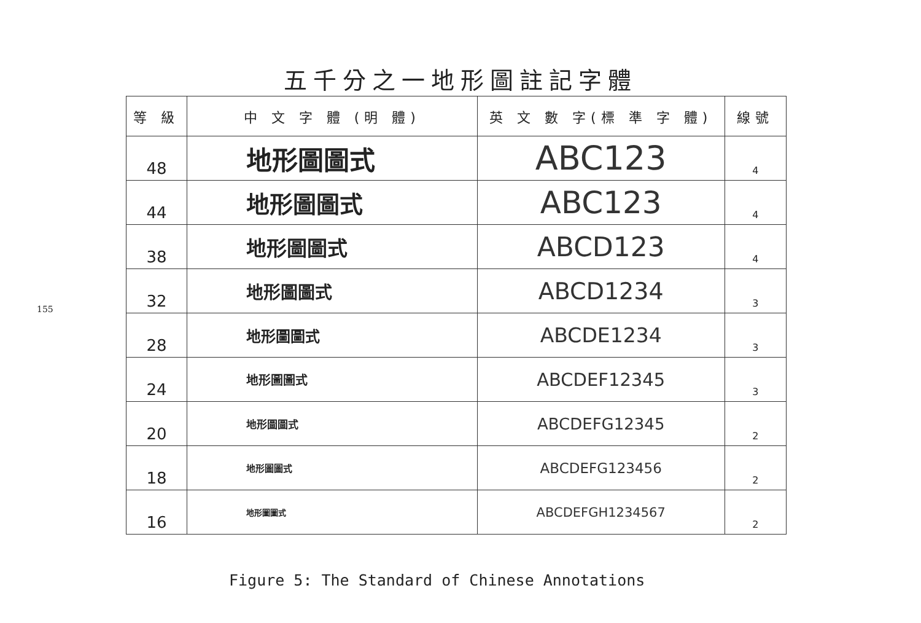155
五千分之一地形圖註記字體
| 等 級 | 中 文 字 體 (明 體) | 英 文 數 字(標 準 字 體) | 線號 |
| --- | --- | --- | --- |
| 48 | 地形圖圖式 | ABC123 | 4 |
| 44 | 地形圖圖式 | ABC123 | 4 |
| 38 | 地形圖圖式 | ABCD123 | 4 |
| 32 | 地形圖圖式 | ABCD1234 | 3 |
| 28 | 地形圖圖式 | ABCDE1234 | 3 |
| 24 | 地形圖圖式 | ABCDEF12345 | 3 |
| 20 | 地形圖圖式 | ABCDEFG12345 | 2 |
| 18 | 地形圖圖式 | ABCDEFG123456 | 2 |
| 16 | 地形圖圖式 | ABCDEFGH1234567 | 2 |
Figure 5: The Standard of Chinese Annotations